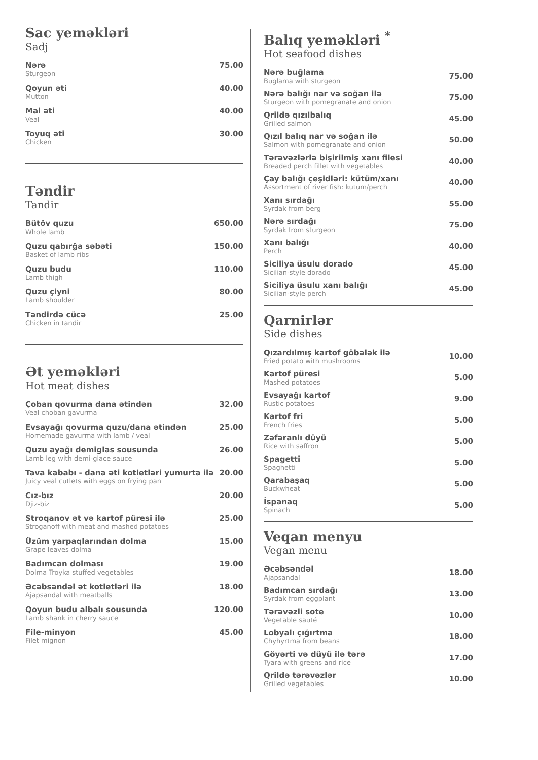Sac yeməkləri
Sadj
Nərə
Sturgeon
75.00
Qoyun əti
Mutton
40.00
Mal əti
Veal
40.00
Toyuq əti
Chicken
30.00
Təndir
Tandir
Bütöv quzu
Whole lamb
650.00
Quzu qabırğa səbəti
Basket of lamb ribs
150.00
Quzu budu
Lamb thigh
110.00
Quzu çiyni
Lamb shoulder
80.00
Təndirdə cücə
Chicken in tandir
25.00
Ət yeməkləri
Hot meat dishes
Çoban qovurma dana ətindən
Veal choban gavurma
32.00
Evsayağı qovurma quzu/dana ətindən
Homemade gavurma with lamb / veal
25.00
Quzu ayağı demiglas sousunda
Lamb leg with demi-glace sauce
26.00
Tava kababı - dana əti kotletləri yumurta ilə
Juicy veal cutlets with eggs on frying pan
20.00
Cız-bız
Djiz-biz
20.00
Stroqanov ət və kartof püresi ilə
Stroganoff with meat and mashed potatoes
25.00
Üzüm yarpaqlarından dolma
Grape leaves dolma
15.00
Badımcan dolması
Dolma Troyka stuffed vegetables
19.00
Əcəbsəndəl ət kotletləri ilə
Ajapsandal with meatballs
18.00
Qoyun budu albalı sousunda
Lamb shank in cherry sauce
120.00
File-minyon
Filet mignon
45.00
Balıq yeməkləri <sup>*</sup>
Hot seafood dishes
Nərə buğlama
Buglama with sturgeon
75.00
Nərə balığı nar və soğan ilə
Sturgeon with pomegranate and onion
75.00
Qrildə qızılbalıq
Grilled salmon
45.00
Qızıl balıq nar və soğan ilə
Salmon with pomegranate and onion
50.00
Tərəvəzlərlə bişirilmiş xanı filesi
Breaded perch fillet with vegetables
40.00
Çay balığı çeşidləri: kütüm/xanı
Assortment of river fish: kutum/perch
40.00
Xanı sırdağı
Syrdak from berg
55.00
Nərə sırdağı
Syrdak from sturgeon
75.00
Xanı balığı
Perch
40.00
Siciliya üsulu dorado
Sicilian-style dorado
45.00
Siciliya üsulu xanı balığı
Sicilian-style perch
45.00
Qarnirlər
Side dishes
Qızardılmış kartof göbələk ilə
Fried potato with mushrooms
10.00
Kartof püresi
Mashed potatoes
5.00
Evsayağı kartof
Rustic potatoes
9.00
Kartof fri
French fries
5.00
Zəfəranlı düyü
Rice with saffron
5.00
Spagetti
Spaghetti
5.00
Qarabaşaq
Buckwheat
5.00
İspanaq
Spinach
5.00
Veqan menyu
Vegan menu
Əcəbsəndəl
Ajapsandal
18.00
Badımcan sırdağı
Syrdak from eggplant
13.00
Tərəvəzli sote
Vegetable sauté
10.00
Lobyalı çığırtma
Chyhyrtma from beans
18.00
Göyərti və düyü ilə tərə
Tyara with greens and rice
17.00
Qrildə tərəvəzlər
Grilled vegetables
10.00